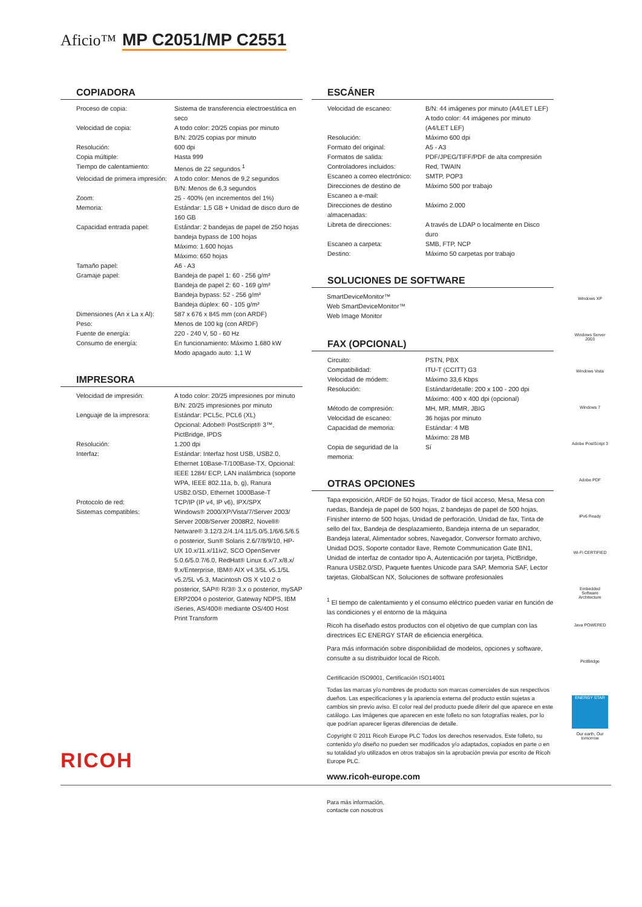Aficio™ MP C2051/MP C2551
COPIADORA
| Proceso de copia: | Sistema de transferencia electroestática en seco |
| Velocidad de copia: | A todo color: 20/25 copias por minuto B/N: 20/25 copias por minuto |
| Resolución: | 600 dpi |
| Copia múltiple: | Hasta 999 |
| Tiempo de calentamiento: | Menos de 22 segundos <sup>1</sup> |
| Velocidad de primera impresión: | A todo color: Menos de 9,2 segundos B/N: Menos de 6,3 segundos |
| Zoom: | 25 - 400% (en incrementos del 1%) |
| Memoria: | Estándar: 1,5 GB + Unidad de disco duro de 160 GB |
| Capacidad entrada papel: | Estándar: 2 bandejas de papel de 250 hojas bandeja bypass de 100 hojas Máximo: 1.600 hojas Máximo: 650 hojas |
| Tamaño papel: | A6 - A3 |
| Gramaje papel: | Bandeja de papel 1: 60 - 256 g/m² Bandeja de papel 2: 60 - 169 g/m² Bandeja bypass: 52 - 256 g/m² Bandeja dúplex: 60 - 105 g/m² |
| Dimensiones (An x La x Al): | 587 x 676 x 845 mm (con ARDF) |
| Peso: | Menos de 100 kg (con ARDF) |
| Fuente de energía: | 220 - 240 V, 50 - 60 Hz |
| Consumo de energía: | En funcionamiento: Máximo 1.680 kW Modo apagado auto: 1,1 W |
IMPRESORA
| Velocidad de impresión: | A todo color: 20/25 impresiones por minuto B/N: 20/25 impresiones por minuto |
| Lenguaje de la impresora: | Estándar: PCL5c, PCL6 (XL) Opcional: Adobe® PostScript® 3™, PictBridge, IPDS |
| Resolución: | 1.200 dpi |
| Interfaz: | Estándar: Interfaz host USB, USB2.0, Ethernet 10Base-T/100Base-TX, Opcional: IEEE 1284/ ECP, LAN inalámbrica (soporte WPA, IEEE 802.11a, b, g), Ranura USB2.0/SD, Ethernet 1000Base-T |
| Protocolo de red: | TCP/IP (IP v4, IP v6), IPX/SPX |
| Sistemas compatibles: | Windows® 2000/XP/Vista/7/Server 2003/ Server 2008/Server 2008R2, Novell® Netware® 3.12/3.2/4.1/4.11/5.0/5.1/6/6.5/6.5 o posterior, Sun® Solaris 2.6/7/8/9/10, HP-UX 10.x/11.x/11iv2, SCO OpenServer 5.0.6/5.0.7/6.0, RedHat® Linux 6.x/7.x/8.x/ 9.x/Enterprise, IBM® AIX v4.3/5L v5.1/5L v5.2/5L v5.3, Macintosh OS X v10.2 o posterior, SAP® R/3® 3.x o posterior, mySAP ERP2004 o posterior, Gateway NDPS, IBM iSeries, AS/400® mediante OS/400 Host Print Transform |
ESCÁNER
| Velocidad de escaneo: | B/N: 44 imágenes por minuto (A4/LET LEF) A todo color: 44 imágenes por minuto (A4/LET LEF) |
| Resolución: | Máximo 600 dpi |
| Formato del original: | A5 - A3 |
| Formatos de salida: | PDF/JPEG/TIFF/PDF de alta compresión |
| Controladores incluidos: | Red, TWAIN |
| Escaneo a correo electrónico: | SMTP, POP3 |
| Direcciones de destino de Escaneo a e-mail: | Máximo 500 por trabajo |
| Direcciones de destino almacenadas: | Máximo 2.000 |
| Libreta de direcciones: | A través de LDAP o localmente en Disco duro |
| Escaneo a carpeta: | SMB, FTP, NCP |
| Destino: | Máximo 50 carpetas por trabajo |
SOLUCIONES DE SOFTWARE
SmartDeviceMonitor™
Web SmartDeviceMonitor™
Web Image Monitor
FAX (OPCIONAL)
| Circuito: | PSTN, PBX |
| Compatibilidad: | ITU-T (CCITT) G3 |
| Velocidad de módem: | Máximo 33,6 Kbps |
| Resolución: | Estándar/detalle: 200 x 100 - 200 dpi Máximo: 400 x 400 dpi (opcional) |
| Método de compresión: | MH, MR, MMR, JBIG |
| Velocidad de escaneo: | 36 hojas por minuto |
| Capacidad de memoria: | Estándar: 4 MB Máximo: 28 MB |
| Copia de seguridad de la memoria: | Sí |
OTRAS OPCIONES
Tapa exposición, ARDF de 50 hojas, Tirador de fácil acceso, Mesa, Mesa con ruedas, Bandeja de papel de 500 hojas, 2 bandejas de papel de 500 hojas, Finisher interno de 500 hojas, Unidad de perforación, Unidad de fax, Tinta de sello del fax, Bandeja de desplazamiento, Bandeja interna de un separador, Bandeja lateral, Alimentador sobres, Navegador, Conversor formato archivo, Unidad DOS, Soporte contador llave, Remote Communication Gate BN1, Unidad de interfaz de contador tipo A, Autenticación por tarjeta, PictBridge, Ranura USB2.0/SD, Paquete fuentes Unicode para SAP, Memoria SAF, Lector tarjetas, GlobalScan NX, Soluciones de software profesionales
<sup>1</sup> El tiempo de calentamiento y el consumo eléctrico pueden variar en función de las condiciones y el entorno de la máquina
Ricoh ha diseñado estos productos con el objetivo de que cumplan con las directrices EC ENERGY STAR de eficiencia energética.
Para más información sobre disponibilidad de modelos, opciones y software, consulte a su distribuidor local de Ricoh.
Certificación ISO9001, Certificación ISO14001
Todas las marcas y/o nombres de producto son marcas comerciales de sus respectivos dueños. Las especificaciones y la apariencia externa del producto están sujetas a cambios sin previo aviso. El color real del producto puede diferir del que aparece en este catálogo. Las imágenes que aparecen en este folleto no son fotografías reales, por lo que podrían aparecer ligeras diferencias de detalle.
Copyright © 2011 Ricoh Europe PLC Todos los derechos reservados. Este folleto, su contenido y/o diseño no pueden ser modificados y/o adaptados, copiados en parte o en su totalidad y/o utilizados en otros trabajos sin la aprobación previa por escrito de Ricoh Europe PLC.
www.ricoh-europe.com
Windows XP
Windows Server 2003
Windows Vista
Windows 7
Adobe PostScript 3
Adobe PDF
IPv6 Ready
Wi-Fi CERTIFIED
Embedded Software Architecture
Java POWERED
PictBridge
ENERGY STAR
Our earth, Our tomorrow
RICOH
Para más información,
contacte con nosotros